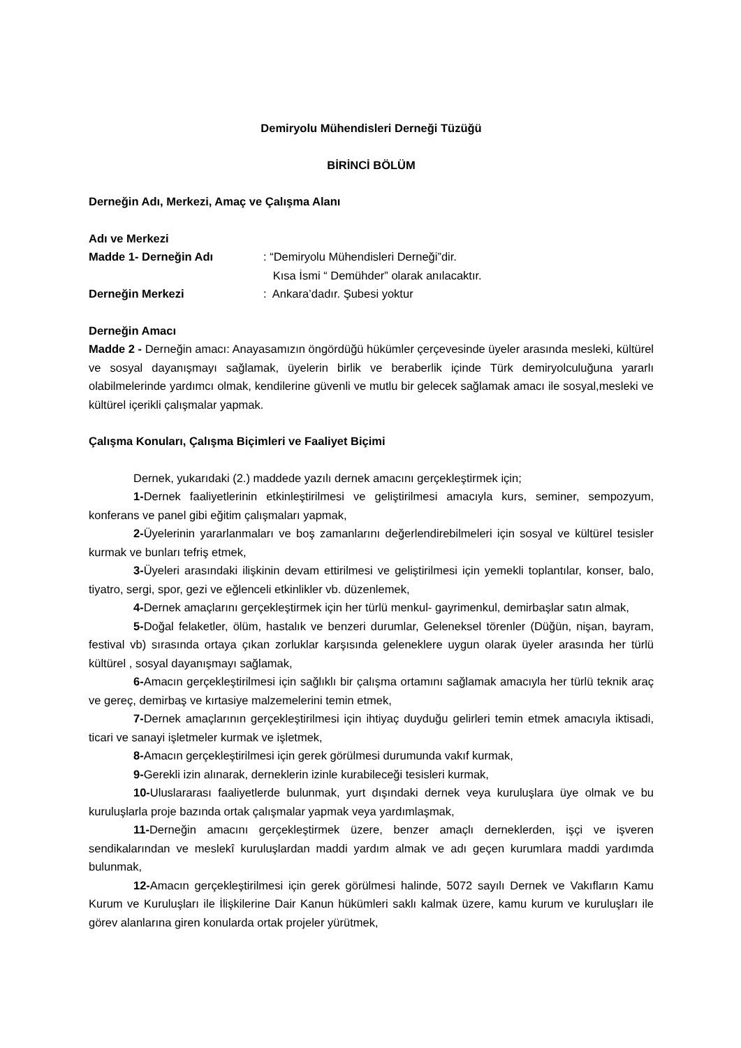Demiryolu Mühendisleri Derneği Tüzüğü
BİRİNCİ BÖLÜM
Derneğin Adı, Merkezi, Amaç ve Çalışma Alanı
Adı ve Merkezi
Madde 1- Derneğin Adı: “Demiryolu Mühendisleri Derneği”dir.
Kısa İsmi “ Demühder” olarak anılacaktır.
Derneğin Merkezi: Ankara’dadır. Şubesi yoktur
Derneğin Amacı
Madde 2 - Derneğin amacı: Anayasamızın öngördüğü hükümler çerçevesinde üyeler arasında mesleki, kültürel ve sosyal dayanışmayı sağlamak, üyelerin birlik ve beraberlik içinde Türk demiryolculuğuna yararlı olabilmelerinde yardımcı olmak, kendilerine güvenli ve mutlu bir gelecek sağlamak amacı ile sosyal,mesleki ve kültürel içerikli çalışmalar yapmak.
Çalışma Konuları, Çalışma Biçimleri ve Faaliyet Biçimi
Dernek, yukarıdaki (2.) maddede yazılı dernek amacını gerçekleştirmek için;
1-Dernek faaliyetlerinin etkinleştirilmesi ve geliştirilmesi amacıyla kurs, seminer, sempozyum, konferans ve panel gibi eğitim çalışmaları yapmak,
2-Üyelerinin yararlanmaları ve boş zamanlarını değerlendirebilmeleri için sosyal ve kültürel tesisler kurmak ve bunları tefriş etmek,
3-Üyeleri arasındaki ilişkinin devam ettirilmesi ve geliştirilmesi için yemekli toplantılar, konser, balo, tiyatro, sergi, spor, gezi ve eğlenceli etkinlikler vb. düzenlemek,
4-Dernek amaçlarını gerçekleştirmek için her türlü menkul- gayrimenkul, demirbaşlar satın almak,
5-Doğal felaketler, ölüm, hastalık ve benzeri durumlar, Geleneksel törenler (Düğün, nişan, bayram, festival vb) sırasında ortaya çıkan zorluklar karşısında geleneklere uygun olarak üyeler arasında her türlü kültürel , sosyal dayanışmayı sağlamak,
6-Amacın gerçekleştirilmesi için sağlıklı bir çalışma ortamını sağlamak amacıyla her türlü teknik araç ve gereç, demirbaş ve kırtasiye malzemelerini temin etmek,
7-Dernek amaçlarının gerçekleştirilmesi için ihtiyaç duyduğu gelirleri temin etmek amacıyla iktisadi, ticari ve sanayi işletmeler kurmak ve işletmek,
8-Amacın gerçekleştirilmesi için gerek görülmesi durumunda vakıf kurmak,
9-Gerekli izin alınarak, derneklerin izinle kurabileceği tesisleri kurmak,
10-Uluslararası faaliyetlerde bulunmak, yurt dışındaki dernek veya kuruluşlara üye olmak ve bu kuruluşlarla proje bazında ortak çalışmalar yapmak veya yardımlaşmak,
11-Derneğin amacını gerçekleştirmek üzere, benzer amaçlı derneklerden, işçi ve işveren sendikalarından ve meslekî kuruluşlardan maddi yardım almak ve adı geçen kurumlara maddi yardımda bulunmak,
12-Amacın gerçekleştirilmesi için gerek görülmesi halinde, 5072 sayılı Dernek ve Vakıfların Kamu Kurum ve Kuruluşları ile İlişkilerine Dair Kanun hükümleri saklı kalmak üzere, kamu kurum ve kuruluşları ile görev alanlarına giren konularda ortak projeler yürütmek,